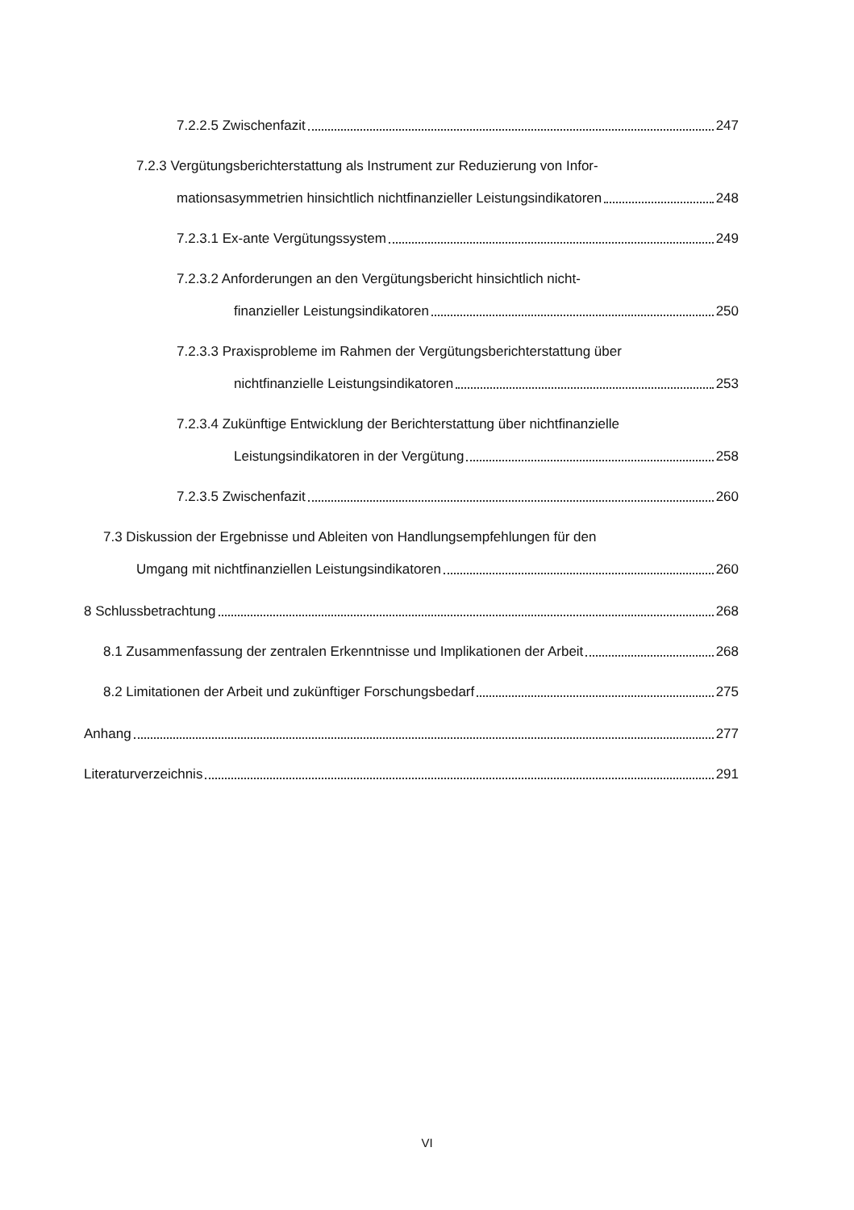7.2.2.5 Zwischenfazit 247
7.2.3 Vergütungsberichterstattung als Instrument zur Reduzierung von Infor-
mationsasymmetrien hinsichtlich nichtfinanzieller Leistungsindikatoren 248
7.2.3.1 Ex-ante Vergütungssystem 249
7.2.3.2 Anforderungen an den Vergütungsbericht hinsichtlich nicht-
finanzieller Leistungsindikatoren 250
7.2.3.3 Praxisprobleme im Rahmen der Vergütungsberichterstattung über
nichtfinanzielle Leistungsindikatoren 253
7.2.3.4 Zukünftige Entwicklung der Berichterstattung über nichtfinanzielle
Leistungsindikatoren in der Vergütung 258
7.2.3.5 Zwischenfazit 260
7.3 Diskussion der Ergebnisse und Ableiten von Handlungsempfehlungen für den
Umgang mit nichtfinanziellen Leistungsindikatoren 260
8 Schlussbetrachtung 268
8.1 Zusammenfassung der zentralen Erkenntnisse und Implikationen der Arbeit 268
8.2 Limitationen der Arbeit und zukünftiger Forschungsbedarf 275
Anhang 277
Literaturverzeichnis 291
VI